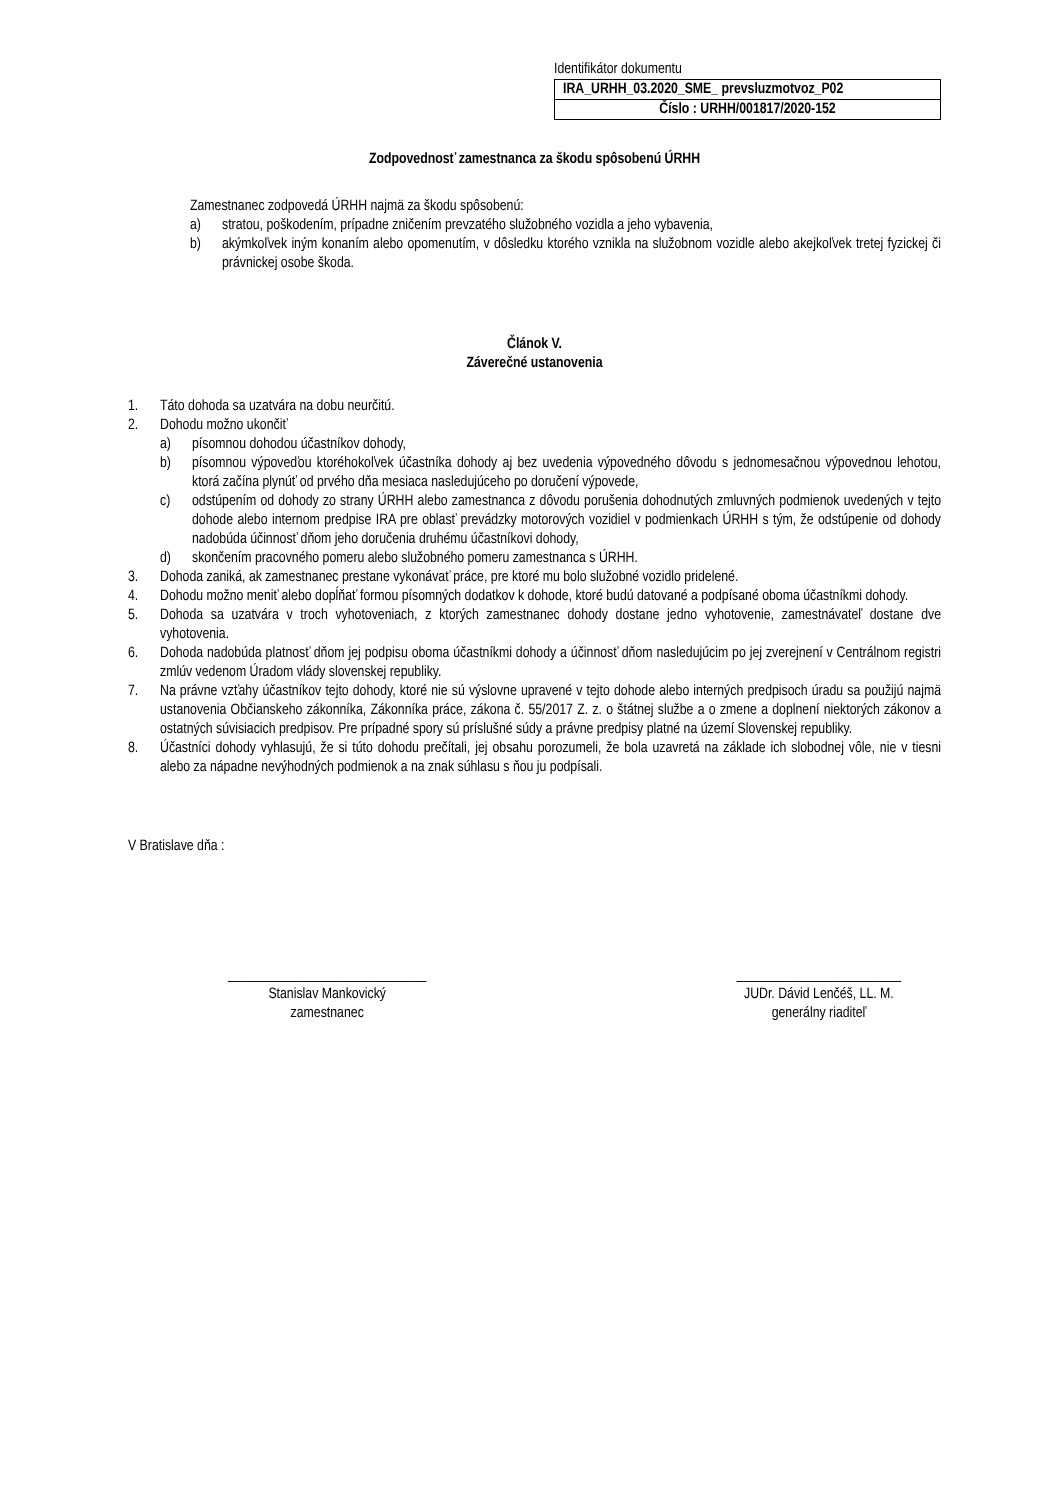Identifikátor dokumentu
| IRA_URHH_03.2020_SME_ prevsluzmotvoz_P02 |
| Číslo : URHH/001817/2020-152 |
Zodpovednosť zamestnanca za škodu spôsobenú ÚRHH
Zamestnanec zodpovedá ÚRHH najmä za škodu spôsobenú:
a) stratou, poškodením, prípadne zničením prevzatého služobného vozidla a jeho vybavenia,
b) akýmkoľvek iným konaním alebo opomenutím, v dôsledku ktorého vznikla na služobnom vozidle alebo akejkoľvek tretej fyzickej či právnickej osobe škoda.
Článok V.
Záverečné ustanovenia
1. Táto dohoda sa uzatvára na dobu neurčitú.
2. Dohodu možno ukončiť
a) písomnou dohodou účastníkov dohody,
b) písomnou výpoveďou ktoréhokoľvek účastníka dohody aj bez uvedenia výpovedného dôvodu s jednomesačnou výpovednou lehotou, ktorá začína plynúť od prvého dňa mesiaca nasledujúceho po doručení výpovede,
c) odstúpením od dohody zo strany ÚRHH alebo zamestnanca z dôvodu porušenia dohodnutých zmluvných podmienok uvedených v tejto dohode alebo internom predpise IRA pre oblasť prevádzky motorových vozidiel v podmienkach ÚRHH s tým, že odstúpenie od dohody nadobúda účinnosť dňom jeho doručenia druhému účastníkovi dohody,
d) skončením pracovného pomeru alebo služobného pomeru zamestnanca s ÚRHH.
3. Dohoda zaniká, ak zamestnanec prestane vykonávať práce, pre ktoré mu bolo služobné vozidlo pridelené.
4. Dohodu možno meniť alebo dopĺňať formou písomných dodatkov k dohode, ktoré budú datované a podpísané oboma účastníkmi dohody.
5. Dohoda sa uzatvára v troch vyhotoveniach, z ktorých zamestnanec dohody dostane jedno vyhotovenie, zamestnávateľ dostane dve vyhotovenia.
6. Dohoda nadobúda platnosť dňom jej podpisu oboma účastníkmi dohody a účinnosť dňom nasledujúcim po jej zverejnení v Centrálnom registri zmlúv vedenom Úradom vlády slovenskej republiky.
7. Na právne vzťahy účastníkov tejto dohody, ktoré nie sú výslovne upravené v tejto dohode alebo interných predpisoch úradu sa použijú najmä ustanovenia Občianskeho zákonníka, Zákonníka práce, zákona č. 55/2017 Z. z. o štátnej službe a o zmene a doplnení niektorých zákonov a ostatných súvisiacich predpisov. Pre prípadné spory sú príslušné súdy a právne predpisy platné na území Slovenskej republiky.
8. Účastníci dohody vyhlasujú, že si túto dohodu prečítali, jej obsahu porozumeli, že bola uzavretá na základe ich slobodnej vôle, nie v tiesni alebo za nápadne nevýhodných podmienok a na znak súhlasu s ňou ju podpísali.
V Bratislave dňa :
_____________________________
Stanislav Mankovický
zamestnanec
________________________
JUDr. Dávid Lenčéš, LL. M.
generálny riaditeľ